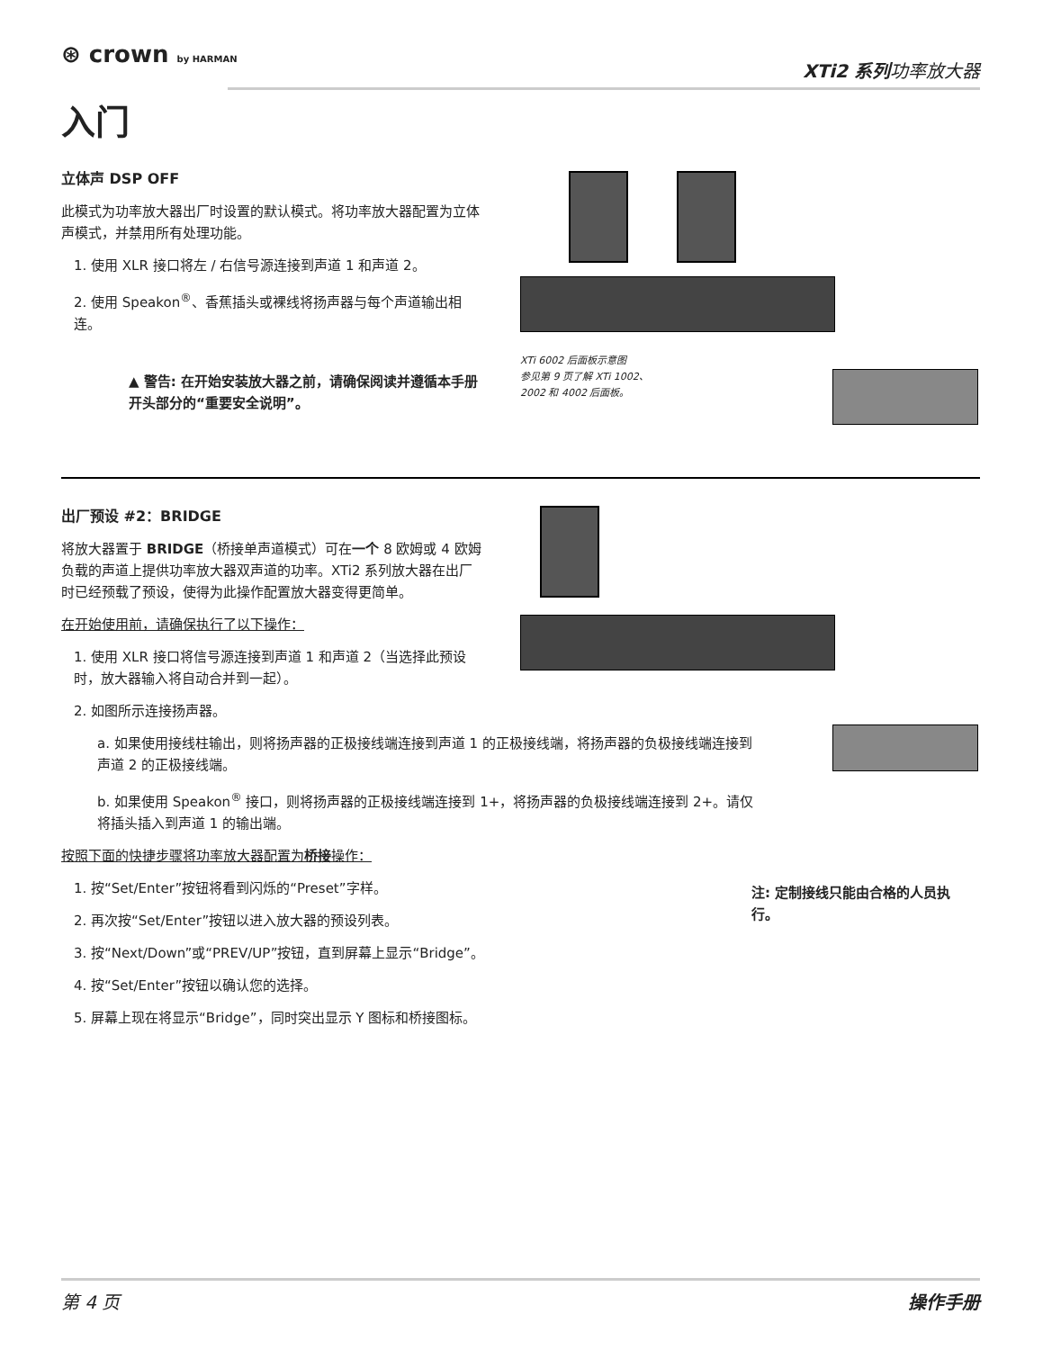⊛ crown by HARMAN
XTi2 系列功率放大器
入门
立体声 DSP OFF
此模式为功率放大器出厂时设置的默认模式。将功率放大器配置为立体声模式，并禁用所有处理功能。
1. 使用 XLR 接口将左 / 右信号源连接到声道 1 和声道 2。
2. 使用 Speakon<sup>®</sup>、香蕉插头或裸线将扬声器与每个声道输出相连。
▲ 警告: 在开始安装放大器之前，请确保阅读并遵循本手册开头部分的“重要安全说明”。
XTi 6002 后面板示意图
参见第 9 页了解 XTi 1002、
2002 和 4002 后面板。
出厂预设 #2：BRIDGE
将放大器置于 BRIDGE（桥接单声道模式）可在一个 8 欧姆或 4 欧姆负载的声道上提供功率放大器双声道的功率。XTi2 系列放大器在出厂时已经预载了预设，使得为此操作配置放大器变得更简单。
在开始使用前，请确保执行了以下操作：
1. 使用 XLR 接口将信号源连接到声道 1 和声道 2（当选择此预设时，放大器输入将自动合并到一起）。
2. 如图所示连接扬声器。
a. 如果使用接线柱输出，则将扬声器的正极接线端连接到声道 1 的正极接线端，将扬声器的负极接线端连接到声道 2 的正极接线端。
b. 如果使用 Speakon<sup>®</sup> 接口，则将扬声器的正极接线端连接到 1+，将扬声器的负极接线端连接到 2+。请仅将插头插入到声道 1 的输出端。
按照下面的快捷步骤将功率放大器配置为桥接操作：
1. 按“Set/Enter”按钮将看到闪烁的“Preset”字样。
2. 再次按“Set/Enter”按钮以进入放大器的预设列表。
3. 按“Next/Down”或“PREV/UP”按钮，直到屏幕上显示“Bridge”。
4. 按“Set/Enter”按钮以确认您的选择。
5. 屏幕上现在将显示“Bridge”，同时突出显示 Y 图标和桥接图标。
注: 定制接线只能由合格的人员执行。
第 4 页 操作手册